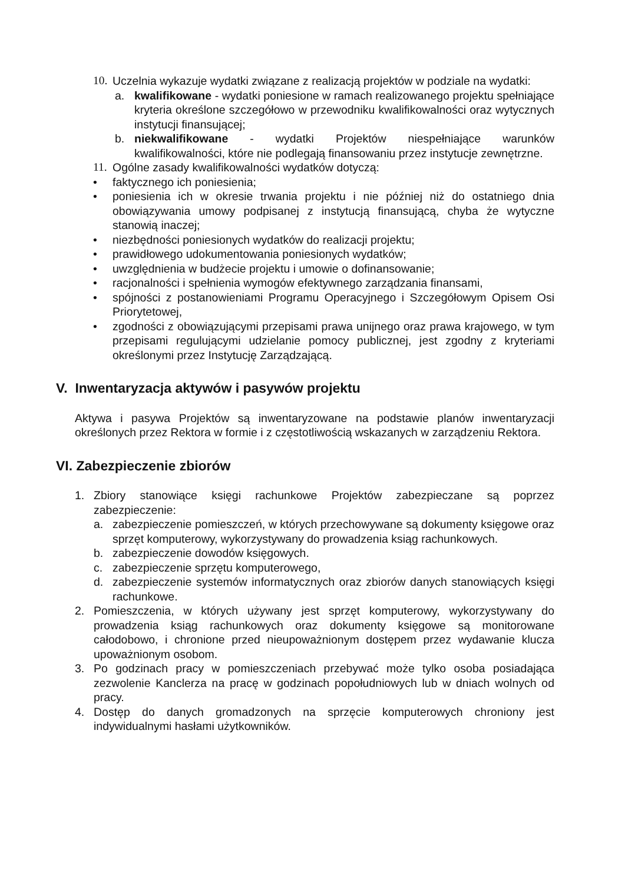10. Uczelnia wykazuje wydatki związane z realizacją projektów w podziale na wydatki:
a. kwalifikowane - wydatki poniesione w ramach realizowanego projektu spełniające kryteria określone szczegółowo w przewodniku kwalifikowalności oraz wytycznych instytucji finansującej;
b. niekwalifikowane - wydatki Projektów niespełniające warunków kwalifikowalności, które nie podlegają finansowaniu przez instytucje zewnętrzne.
11. Ogólne zasady kwalifikowalności wydatków dotyczą:
• faktycznego ich poniesienia;
• poniesienia ich w okresie trwania projektu i nie później niż do ostatniego dnia obowiązywania umowy podpisanej z instytucją finansującą, chyba że wytyczne stanowią inaczej;
• niezbędności poniesionych wydatków do realizacji projektu;
• prawidłowego udokumentowania poniesionych wydatków;
• uwzględnienia w budżecie projektu i umowie o dofinansowanie;
• racjonalności i spełnienia wymogów efektywnego zarządzania finansami,
• spójności z postanowieniami Programu Operacyjnego i Szczegółowym Opisem Osi Priorytetowej,
• zgodności z obowiązującymi przepisami prawa unijnego oraz prawa krajowego, w tym przepisami regulującymi udzielanie pomocy publicznej, jest zgodny z kryteriami określonymi przez Instytucję Zarządzającą.
V. Inwentaryzacja aktywów i pasywów projektu
Aktywa i pasywa Projektów są inwentaryzowane na podstawie planów inwentaryzacji określonych przez Rektora w formie i z częstotliwością wskazanych w zarządzeniu Rektora.
VI. Zabezpieczenie zbiorów
1. Zbiory stanowiące księgi rachunkowe Projektów zabezpieczane są poprzez zabezpieczenie:
a. zabezpieczenie pomieszczeń, w których przechowywane są dokumenty księgowe oraz sprzęt komputerowy, wykorzystywany do prowadzenia ksiąg rachunkowych.
b. zabezpieczenie dowodów księgowych.
c. zabezpieczenie sprzętu komputerowego,
d. zabezpieczenie systemów informatycznych oraz zbiorów danych stanowiących księgi rachunkowe.
2. Pomieszczenia, w których używany jest sprzęt komputerowy, wykorzystywany do prowadzenia ksiąg rachunkowych oraz dokumenty księgowe są monitorowane całodobowo, i chronione przed nieupoważnionym dostępem przez wydawanie klucza upoważnionym osobom.
3. Po godzinach pracy w pomieszczeniach przebywać może tylko osoba posiadająca zezwolenie Kanclerza na pracę w godzinach popołudniowych lub w dniach wolnych od pracy.
4. Dostęp do danych gromadzonych na sprzęcie komputerowych chroniony jest indywidualnymi hasłami użytkowników.